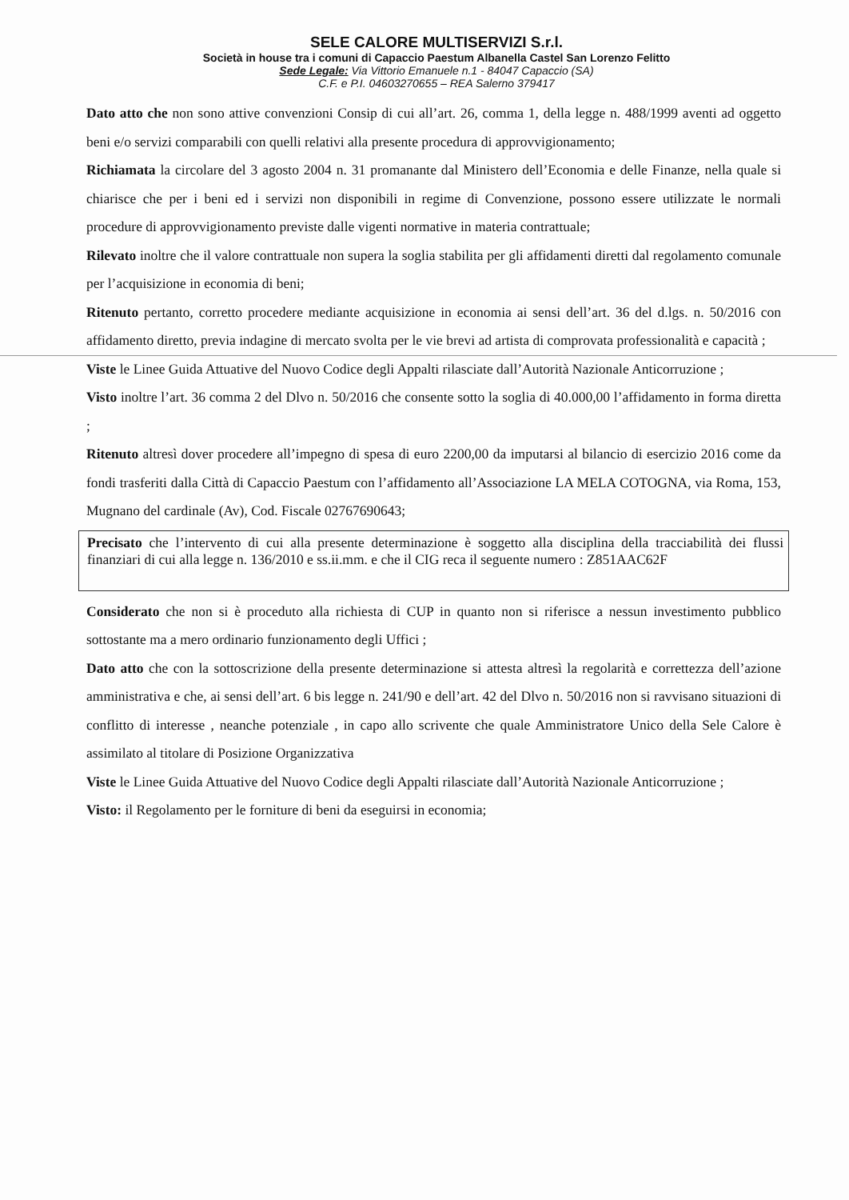SELE CALORE MULTISERVIZI S.r.l.
Società in house tra i comuni di Capaccio Paestum Albanella Castel San Lorenzo Felitto
Sede Legale: Via Vittorio Emanuele n.1 - 84047 Capaccio (SA)
C.F. e P.I. 04603270655 – REA Salerno 379417
Dato atto che non sono attive convenzioni Consip di cui all’art. 26, comma 1, della legge n. 488/1999 aventi ad oggetto beni e/o servizi comparabili con quelli relativi alla presente procedura di approvvigionamento;
Richiamata la circolare del 3 agosto 2004 n. 31 promanante dal Ministero dell’Economia e delle Finanze, nella quale si chiarisce che per i beni ed i servizi non disponibili in regime di Convenzione, possono essere utilizzate le normali procedure di approvvigionamento previste dalle vigenti normative in materia contrattuale;
Rilevato inoltre che il valore contrattuale non supera la soglia stabilita per gli affidamenti diretti dal regolamento comunale per l’acquisizione in economia di beni;
Ritenuto pertanto, corretto procedere mediante acquisizione in economia ai sensi dell’art. 36 del d.lgs. n. 50/2016 con affidamento diretto, previa indagine di mercato svolta per le vie brevi ad artista di comprovata professionalità e capacità ;
Viste le Linee Guida Attuative del Nuovo Codice degli Appalti rilasciate dall’Autorità Nazionale Anticorruzione ;
Visto inoltre l’art. 36 comma 2 del Dlvo n. 50/2016 che consente sotto la soglia di 40.000,00 l’affidamento in forma diretta ;
Ritenuto altresì dover procedere all’impegno di spesa di euro 2200,00 da imputarsi al bilancio di esercizio 2016 come da fondi trasferiti dalla Città di Capaccio Paestum con l’affidamento all’Associazione LA MELA COTOGNA, via Roma, 153, Mugnano del cardinale (Av), Cod. Fiscale 02767690643;
Precisato che l’intervento di cui alla presente determinazione è soggetto alla disciplina della tracciabilità dei flussi finanziari di cui alla legge n. 136/2010 e ss.ii.mm. e che il CIG reca il seguente numero : Z851AAC62F
Considerato che non si è proceduto alla richiesta di CUP in quanto non si riferisce a nessun investimento pubblico sottostante ma a mero ordinario funzionamento degli Uffici ;
Dato atto che con la sottoscrizione della presente determinazione si attesta altresì la regolarità e correttezza dell’azione amministrativa e che, ai sensi dell’art. 6 bis legge n. 241/90 e dell’art. 42 del Dlvo n. 50/2016 non si ravvisano situazioni di conflitto di interesse , neanche potenziale , in capo allo scrivente che quale Amministratore Unico della Sele Calore è assimilato al titolare di Posizione Organizzativa
Viste le Linee Guida Attuative del Nuovo Codice degli Appalti rilasciate dall’Autorità Nazionale Anticorruzione ;
Visto: il Regolamento per le forniture di beni da eseguirsi in economia;